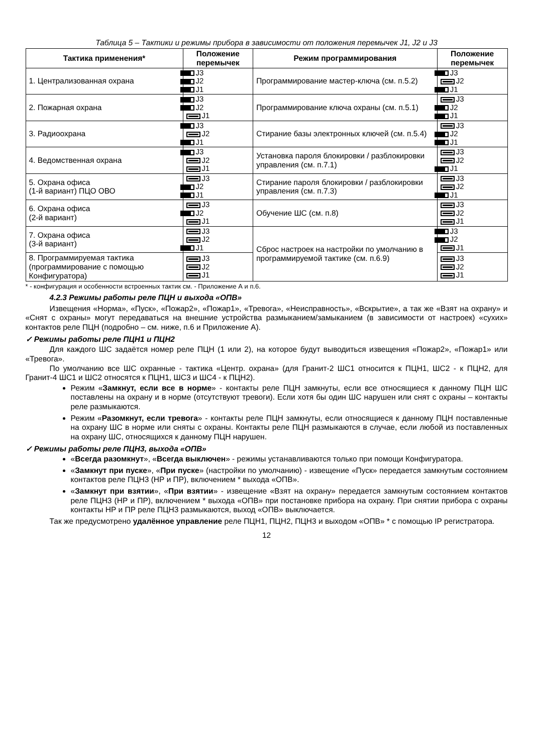Таблица 5 – Тактики и режимы прибора в зависимости от положения перемычек J1, J2 и J3
| Тактика применения* | Положение перемычек | Режим программирования | Положение перемычек |
| --- | --- | --- | --- |
| 1. Централизованная охрана | J3 J2 J1 | Программирование мастер-ключа (см. п.5.2) | J3 J2 J1 |
| 2. Пожарная охрана | J3 J2 J1 | Программирование ключа охраны (см. п.5.1) | J3 J2 J1 |
| 3. Радиоохрана | J3 J2 J1 | Стирание базы электронных ключей (см. п.5.4) | J3 J2 J1 |
| 4. Ведомственная охрана | J3 J2 J1 | Установка пароля блокировки / разблокировки управления (см. п.7.1) | J3 J2 J1 |
| 5. Охрана офиса (1-й вариант) ПЦО ОВО | J3 J2 J1 | Стирание пароля блокировки / разблокировки управления (см. п.7.3) | J3 J2 J1 |
| 6. Охрана офиса (2-й вариант) | J3 J2 J1 | Обучение ШС (см. п.8) | J3 J2 J1 |
| 7. Охрана офиса (3-й вариант) | J3 J2 J1 | Сброс настроек на настройки по умолчанию в программируемой тактике (см. п.6.9) | J3 J2 J1 |
| 8. Программируемая тактика (программирование с помощью Конфигуратора) | J3 J2 J1 | | J3 J2 J1 |
* - конфигурация и особенности встроенных тактик см. - Приложение А и п.6.
4.2.3 Режимы работы реле ПЦН и выхода «ОПВ»
Извещения «Норма», «Пуск», «Пожар2», «Пожар1», «Тревога», «Неисправность», «Вскрытие», а так же «Взят на охрану» и «Снят с охраны» могут передаваться на внешние устройства размыканием/замыканием (в зависимости от настроек) «сухих» контактов реле ПЦН (подробно – см. ниже, п.6 и Приложение А).
✓ Режимы работы реле ПЦН1 и ПЦН2
Для каждого ШС задаётся номер реле ПЦН (1 или 2), на которое будут выводиться извещения «Пожар2», «Пожар1» или «Тревога».
По умолчанию все ШС охранные - тактика «Центр. охрана» (для Гранит-2 ШС1 относится к ПЦН1, ШС2 - к ПЦН2, для Гранит-4 ШС1 и ШС2 относятся к ПЦН1, ШС3 и ШС4 - к ПЦН2).
Режим «Замкнут, если все в норме» - контакты реле ПЦН замкнуты, если все относящиеся к данному ПЦН ШС поставлены на охрану и в норме (отсутствуют тревоги). Если хотя бы один ШС нарушен или снят с охраны – контакты реле размыкаются.
Режим «Разомкнут, если тревога» - контакты реле ПЦН замкнуты, если относящиеся к данному ПЦН поставленные на охрану ШС в норме или сняты с охраны. Контакты реле ПЦН размыкаются в случае, если любой из поставленных на охрану ШС, относящихся к данному ПЦН нарушен.
✓ Режимы работы реле ПЦН3, выхода «ОПВ»
«Всегда разомкнут», «Всегда выключен» - режимы устанавливаются только при помощи Конфигуратора.
«Замкнут при пуске», «При пуске» (настройки по умолчанию) - извещение «Пуск» передается замкнутым состоянием контактов реле ПЦН3 (НР и ПР), включением * выхода «ОПВ».
«Замкнут при взятии», «При взятии» - извещение «Взят на охрану» передается замкнутым состоянием контактов реле ПЦН3 (НР и ПР), включением * выхода «ОПВ» при постановке прибора на охрану. При снятии прибора с охраны контакты НР и ПР реле ПЦН3 размыкаются, выход «ОПВ» выключается.
Так же предусмотрено удалённое управление реле ПЦН1, ПЦН2, ПЦН3 и выходом «ОПВ» * с помощью IP регистратора.
12